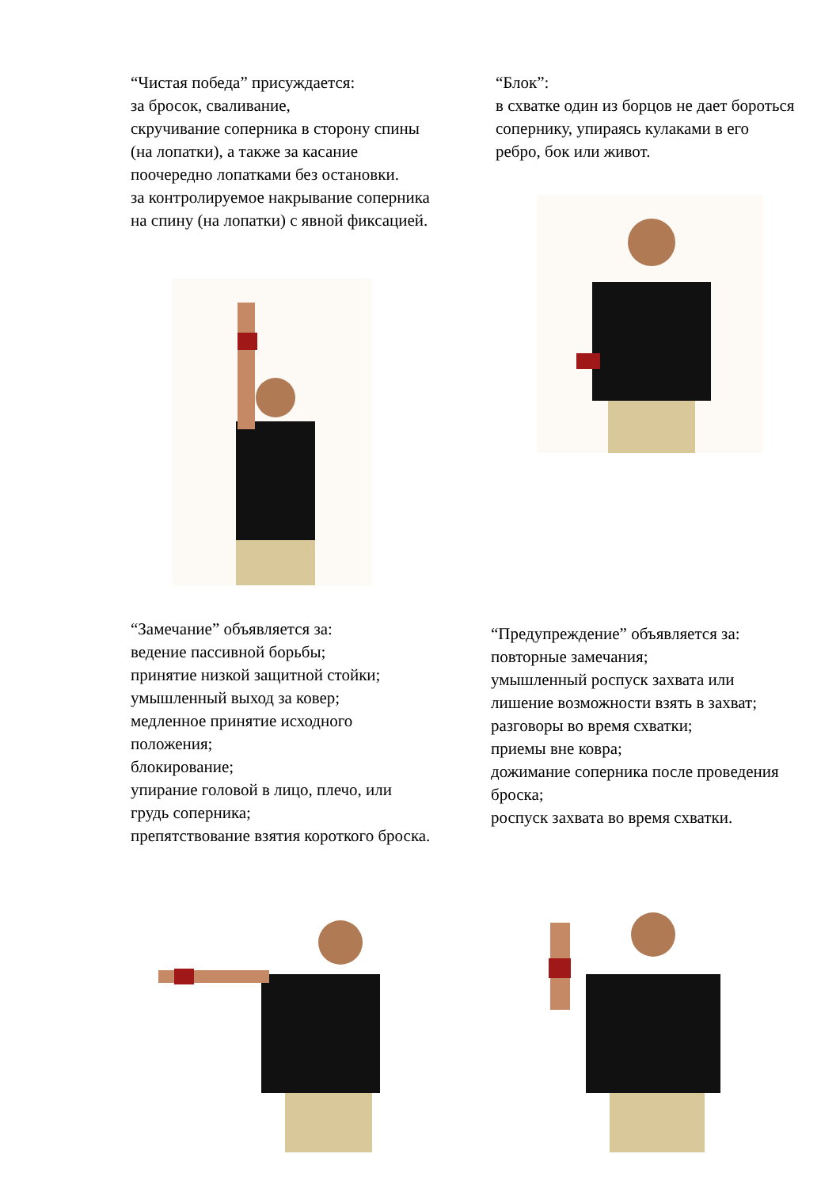“Чистая победа” присуждается:
за бросок, сваливание,
скручивание соперника в сторону спины (на лопатки), а также за касание поочередно лопатками без остановки.
за контролируемое накрывание соперника на спину (на лопатки) с явной фиксацией.
“Блок”:
в схватке один из борцов не дает бороться сопернику, упираясь кулаками в его ребро, бок или живот.
“Замечание” объявляется за:
ведение пассивной борьбы;
принятие низкой защитной стойки;
умышленный выход за ковер;
медленное принятие исходного положения;
блокирование;
упирание головой в лицо, плечо, или грудь соперника;
препятствование взятия короткого броска.
“Предупреждение” объявляется за:
повторные замечания;
умышленный роспуск захвата или лишение возможности взять в захват;
разговоры во время схватки;
приемы вне ковра;
дожимание соперника после проведения броска;
роспуск захвата во время схватки.